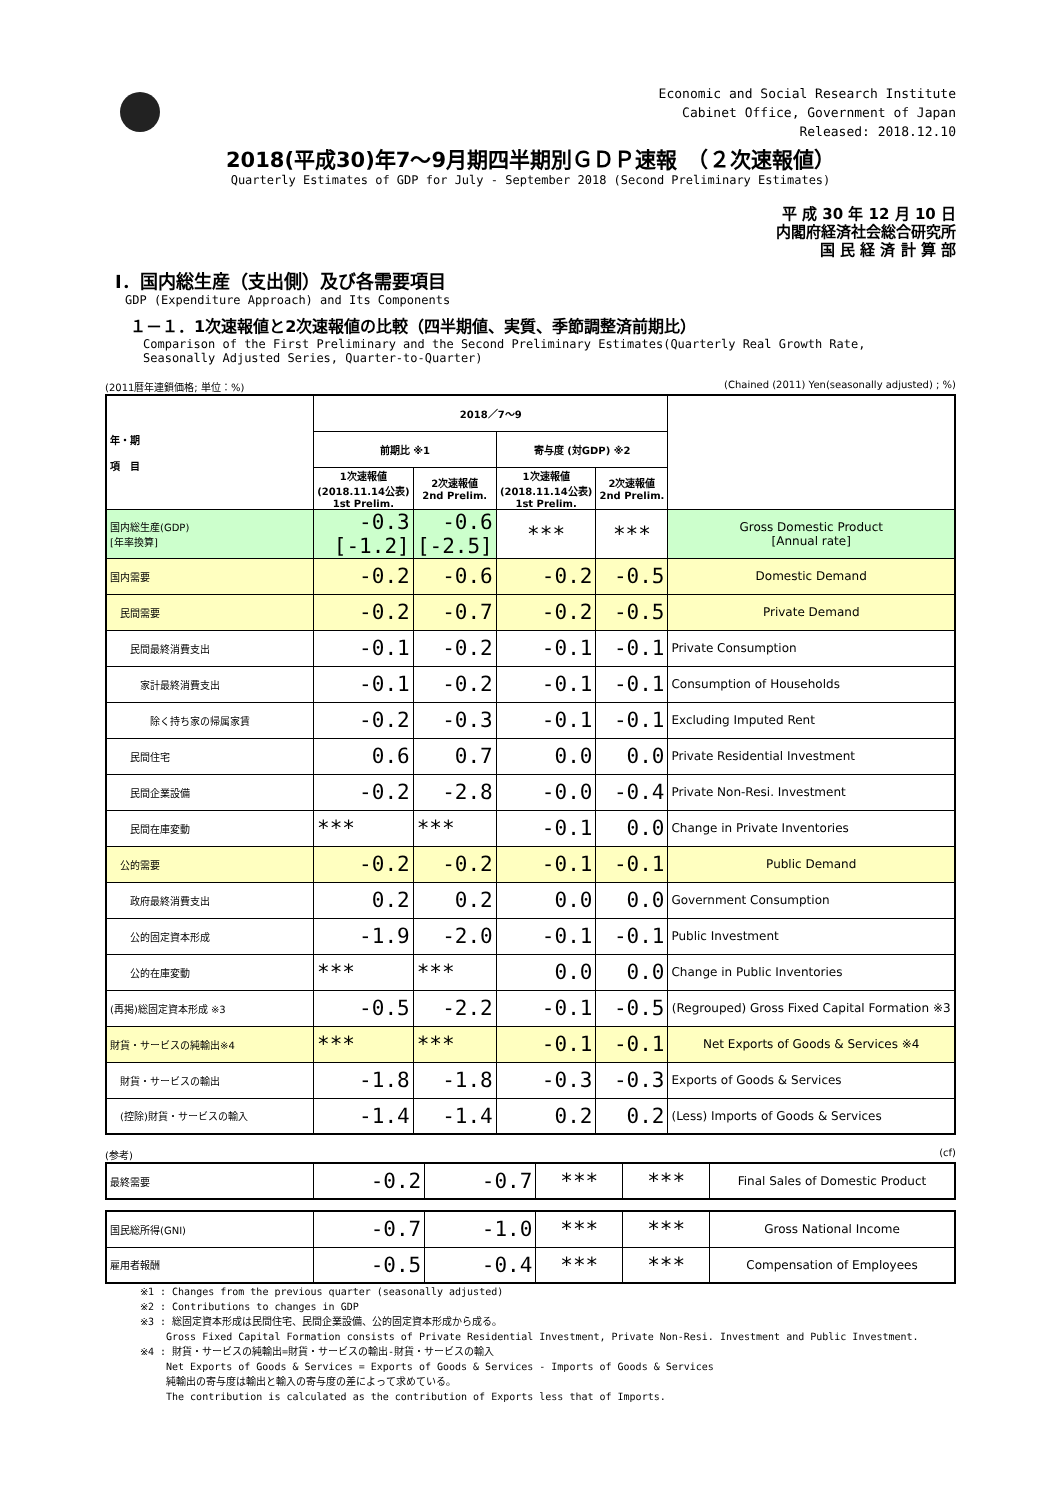Economic and Social Research Institute
Cabinet Office, Government of Japan
Released: 2018.12.10
2018(平成30)年7～9月期四半期別ＧＤＰ速報　（２次速報値）
Quarterly Estimates of GDP for July - September 2018 (Second Preliminary Estimates)
平 成 30 年 12 月 10 日
内閣府経済社会総合研究所
国 民 経 済 計 算 部
Ⅰ．国内総生産（支出側）及び各需要項目
GDP (Expenditure Approach) and Its Components
１－１．1次速報値と2次速報値の比較（四半期値、実質、季節調整済前期比）
Comparison of the First Preliminary and the Second Preliminary Estimates(Quarterly Real Growth Rate,
Seasonally Adjusted Series, Quarter-to-Quarter)
(2011暦年連鎖価格; 単位：%) (Chained (2011) Yen(seasonally adjusted) ; %)
| 年・期 項 目 | 2018／7～9 | | | | |
| --- | --- | --- | --- | --- | --- |
| | 前期比 ※1 | | 寄与度 (対GDP) ※2 | | |
| | 1次速報値 (2018.11.14公表) 1st Prelim. | 2次速報値 2nd Prelim. | 1次速報値 (2018.11.14公表) 1st Prelim. | 2次速報値 2nd Prelim. | |
| 国内総生産(GDP) [年率換算] | -0.3 [-1.2] | -0.6 [-2.5] | *** | *** | Gross Domestic Product [Annual rate] |
| 国内需要 | -0.2 | -0.6 | -0.2 | -0.5 | Domestic Demand |
| 民間需要 | -0.2 | -0.7 | -0.2 | -0.5 | Private Demand |
| 民間最終消費支出 | -0.1 | -0.2 | -0.1 | -0.1 | Private Consumption |
| 家計最終消費支出 | -0.1 | -0.2 | -0.1 | -0.1 | Consumption of Households |
| 除く持ち家の帰属家賃 | -0.2 | -0.3 | -0.1 | -0.1 | Excluding Imputed Rent |
| 民間住宅 | 0.6 | 0.7 | 0.0 | 0.0 | Private Residential Investment |
| 民間企業設備 | -0.2 | -2.8 | -0.0 | -0.4 | Private Non-Resi. Investment |
| 民間在庫変動 | *** | *** | -0.1 | 0.0 | Change in Private Inventories |
| 公的需要 | -0.2 | -0.2 | -0.1 | -0.1 | Public Demand |
| 政府最終消費支出 | 0.2 | 0.2 | 0.0 | 0.0 | Government Consumption |
| 公的固定資本形成 | -1.9 | -2.0 | -0.1 | -0.1 | Public Investment |
| 公的在庫変動 | *** | *** | 0.0 | 0.0 | Change in Public Inventories |
| (再掲)総固定資本形成 ※3 | -0.5 | -2.2 | -0.1 | -0.5 | (Regrouped) Gross Fixed Capital Formation ※3 |
| 財貨・サービスの純輸出※4 | *** | *** | -0.1 | -0.1 | Net Exports of Goods & Services ※4 |
| 財貨・サービスの輸出 | -1.8 | -1.8 | -0.3 | -0.3 | Exports of Goods & Services |
| (控除)財貨・サービスの輸入 | -1.4 | -1.4 | 0.2 | 0.2 | (Less) Imports of Goods & Services |
(参考) (cf)
| 最終需要 | -0.2 | -0.7 | *** | *** | Final Sales of Domestic Product |
| 国民総所得(GNI) | -0.7 | -1.0 | *** | *** | Gross National Income |
| 雇用者報酬 | -0.5 | -0.4 | *** | *** | Compensation of Employees |
※1 : Changes from the previous quarter (seasonally adjusted)
※2 : Contributions to changes in GDP
※3 : 総固定資本形成は民間住宅、民間企業設備、公的固定資本形成から成る。
　　 Gross Fixed Capital Formation consists of Private Residential Investment, Private Non-Resi. Investment and Public Investment.
※4 : 財貨・サービスの純輸出=財貨・サービスの輸出-財貨・サービスの輸入
　　 Net Exports of Goods & Services = Exports of Goods & Services - Imports of Goods & Services
　　 純輸出の寄与度は輸出と輸入の寄与度の差によって求めている。
　　 The contribution is calculated as the contribution of Exports less that of Imports.